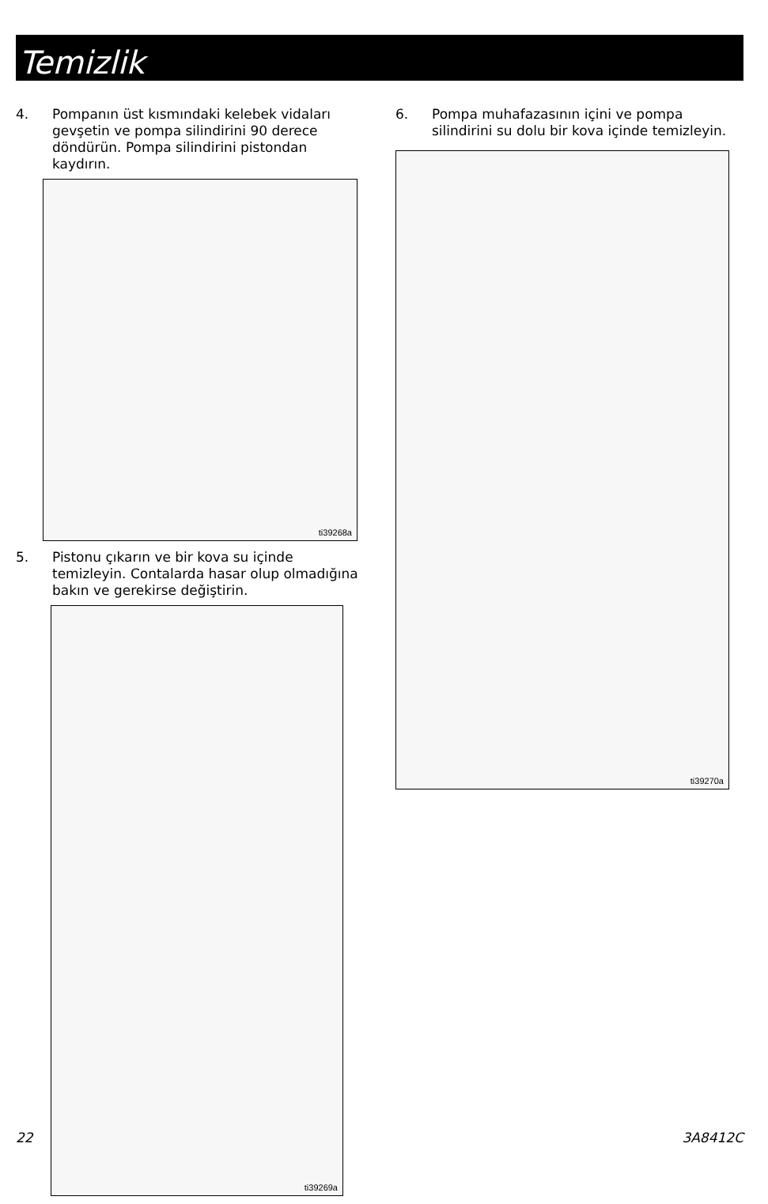Temizlik
4. Pompanın üst kısmındaki kelebek vidaları gevşetin ve pompa silindirini 90 derece döndürün. Pompa silindirini pistondan kaydırın.
ti39268a
5. Pistonu çıkarın ve bir kova su içinde temizleyin. Contalarda hasar olup olmadığına bakın ve gerekirse değiştirin.
ti39269a
6. Pompa muhafazasının içini ve pompa silindirini su dolu bir kova içinde temizleyin.
ti39270a
22 3A8412C